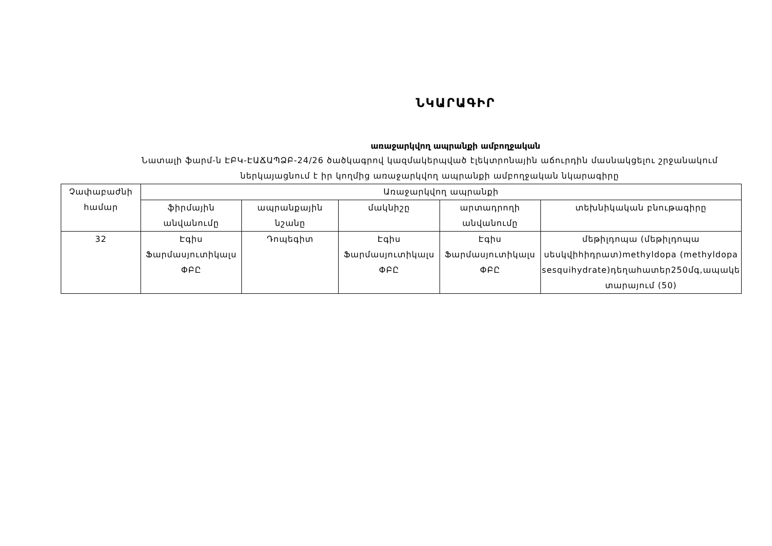ՆԿԱՐԱԳԻՐ
առաջարկվող ապրանքի ամբողջական
Նատալի ֆարմ-ն ԷԲԿ-ԷԱՃԱՊՁԲ-24/26 ծածկագրով կազմակերպված էլեկտրոնային աճուրդին մասնակցելու շրջանակում
ներկայացնում է իր կողմից առաջարկվող ապրանքի ամբողջական նկարագիրը
| Չափաբաժնի համար | Առաջարկվող ապրանքի | | | | |
| --- | --- | --- | --- | --- | --- |
| | ֆիրմային անվանումը | ապրանքային նշանը | մակնիշը | արտադրողի անվանումը | տեխնիկական բնութագիրը |
| 32 | Էգիս Ֆարմասյուտիկալս ՓԲԸ | Դոպեգիտ | Էգիս Ֆարմասյուտիկալս ՓԲԸ | Էգիս Ֆարմասյուտիկալս ՓԲԸ | մեթիլդոպա (մեթիլդոպա սեսկվիհիդրատ)methyldopa (methyldopa sesquihydrate)դեղահատեր250մգ,ապակե տարայում (50) |